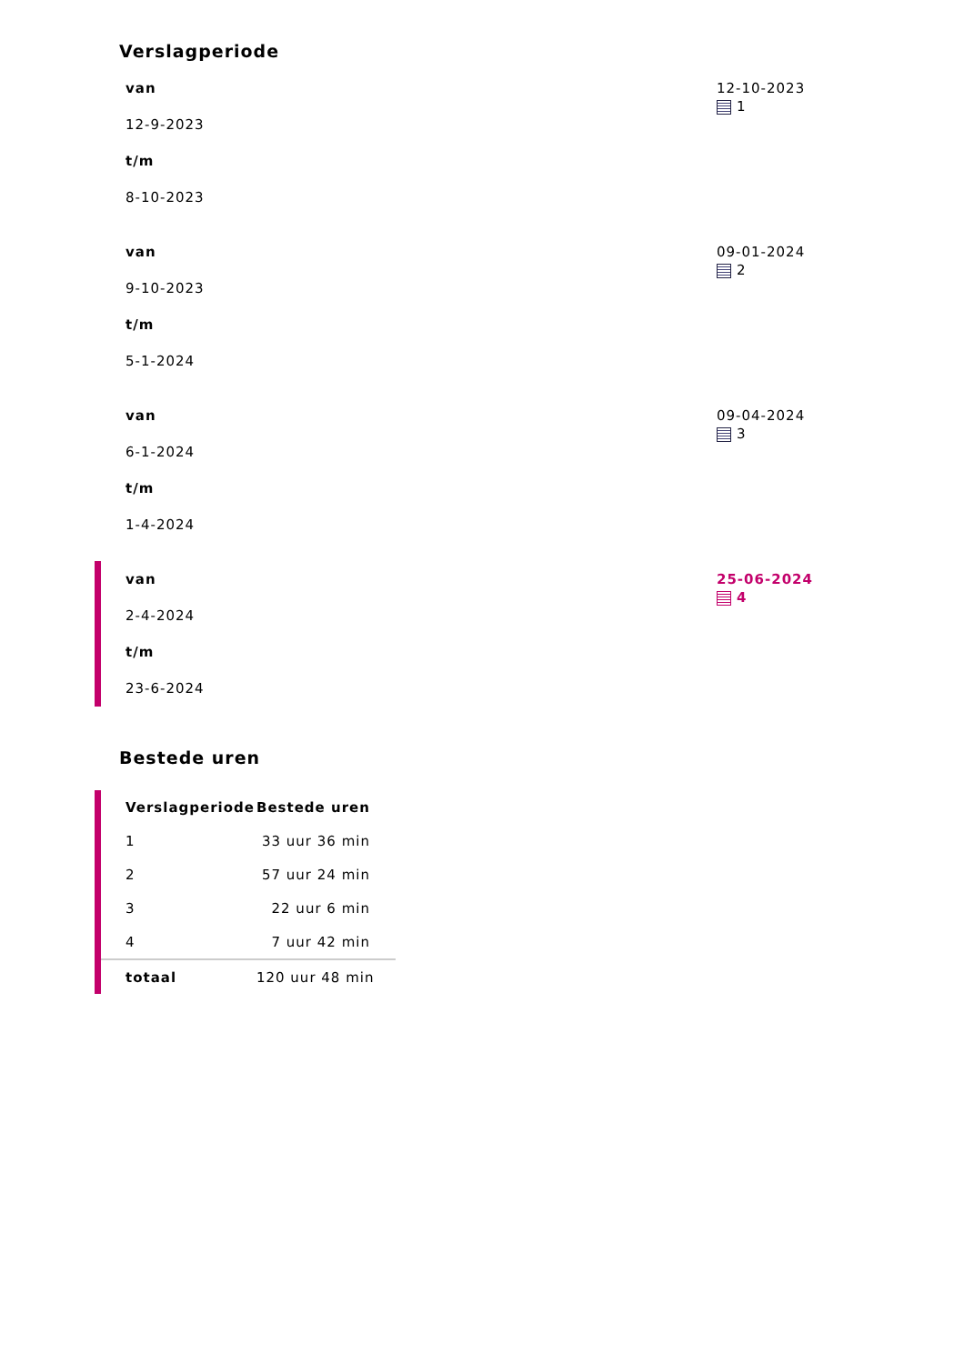Verslagperiode
van
12-9-2023
t/m
8-10-2023
12-10-2023
1
van
9-10-2023
t/m
5-1-2024
09-01-2024
2
van
6-1-2024
t/m
1-4-2024
09-04-2024
3
van
2-4-2024
t/m
23-6-2024
25-06-2024
4
Bestede uren
| Verslagperiode | Bestede uren |
| --- | --- |
| 1 | 33 uur 36 min |
| 2 | 57 uur 24 min |
| 3 | 22 uur 6 min |
| 4 | 7 uur 42 min |
| totaal | 120 uur 48 min |